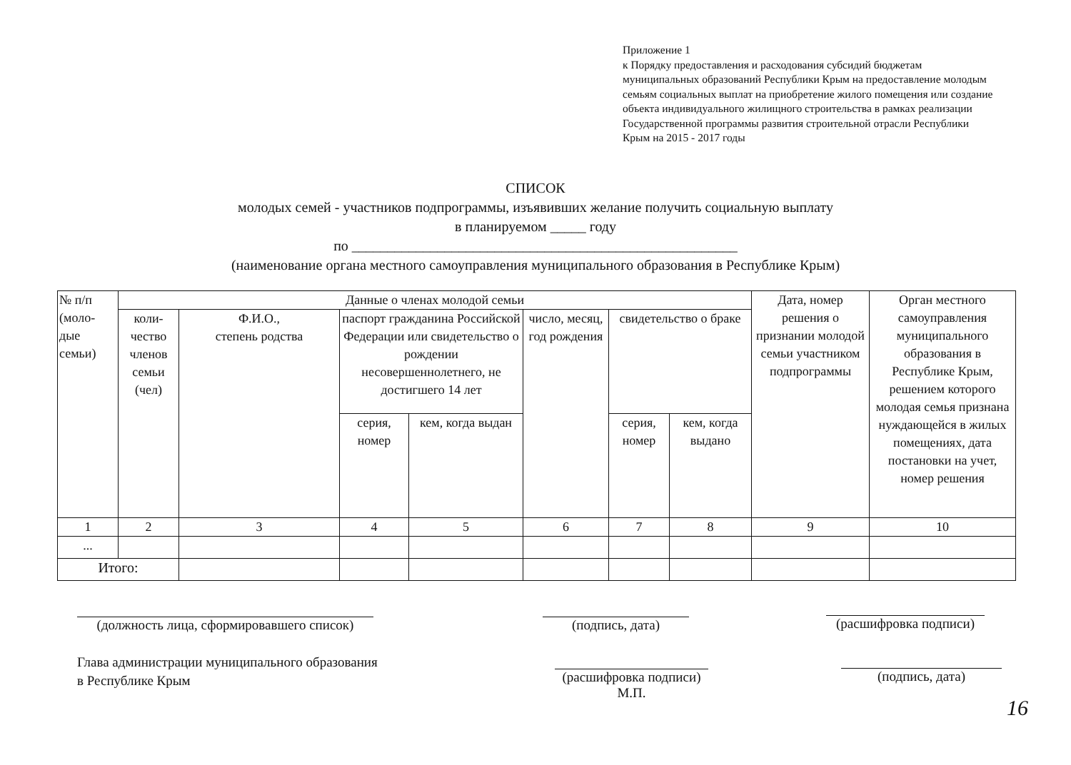Приложение 1
к Порядку предоставления и расходования субсидий бюджетам муниципальных образований Республики Крым на предоставление молодым семьям социальных выплат на приобретение жилого помещения или создание объекта индивидуального жилищного строительства в рамках реализации Государственной программы развития строительной отрасли Республики Крым на 2015 - 2017 годы
СПИСОК
молодых семей - участников подпрограммы, изъявивших желание получить социальную выплату
в планируемом _____ году
по ______________________________________________________
(наименование органа местного самоуправления муниципального образования в Республике Крым)
| № п/п (моло- дые семьи) | Данные о членах молодой семьи | | | | | | | Дата, номер решения о признании молодой семьи участником подпрограммы | Орган местного самоуправления муниципального образования в Республике Крым, решением которого молодая семья признана нуждающейся в жилых помещениях, дата постановки на учет, номер решения |
| --- | --- | --- | --- | --- | --- | --- | --- | --- | --- |
| | коли- чество членов семьи (чел) | Ф.И.О., степень родства | паспорт гражданина Российской Федерации или свидетельство о рождении несовершеннолетнего, не достигшего 14 лет | | число, месяц, год рождения | свидетельство о браке | | | |
| | | | серия, номер | кем, когда выдан | | серия, номер | кем, когда выдано | | |
| 1 | 2 | 3 | 4 | 5 | 6 | 7 | 8 | 9 | 10 |
| ... | | | | | | | | | |
| Итого: | | | | | | | | | |
(должность лица, сформировавшего список)
(подпись, дата)
(расшифровка подписи)
Глава администрации муниципального образования
в Республике Крым
(расшифровка подписи)
М.П.
(подпись, дата)
16